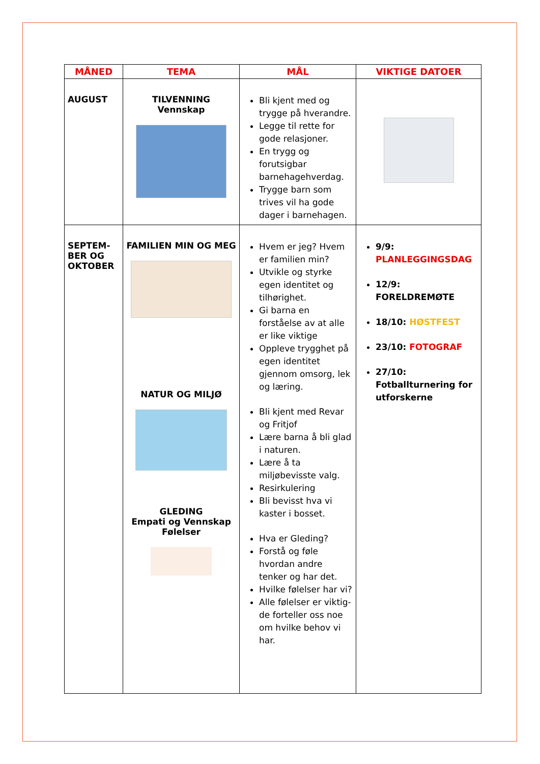| MÅNED | TEMA | MÅL | VIKTIGE DATOER |
| --- | --- | --- | --- |
| AUGUST | TILVENNING Vennskap | Bli kjent med og trygge på hverandre. Legge til rette for gode relasjoner. En trygg og forutsigbar barnehagehverdag. Trygge barn som trives vil ha gode dager i barnehagen. | |
| SEPTEM- BER OG OKTOBER | FAMILIEN MIN OG MEG NATUR OG MILJØ GLEDING Empati og Vennskap Følelser | Hvem er jeg? Hvem er familien min? Utvikle og styrke egen identitet og tilhørighet. Gi barna en forståelse av at alle er like viktige Oppleve trygghet på egen identitet gjennom omsorg, lek og læring. Bli kjent med Revar og Fritjof Lære barna å bli glad i naturen. Lære å ta miljøbevisste valg. Resirkulering Bli bevisst hva vi kaster i bosset. Hva er Gleding? Forstå og føle hvordan andre tenker og har det. Hvilke følelser har vi? Alle følelser er viktig- de forteller oss noe om hvilke behov vi har. | 9/9: PLANLEGGINGSDAG 12/9: FORELDREMØTE 18/10: HØSTFEST 23/10: FOTOGRAF 27/10: Fotballturnering for utforskerne |